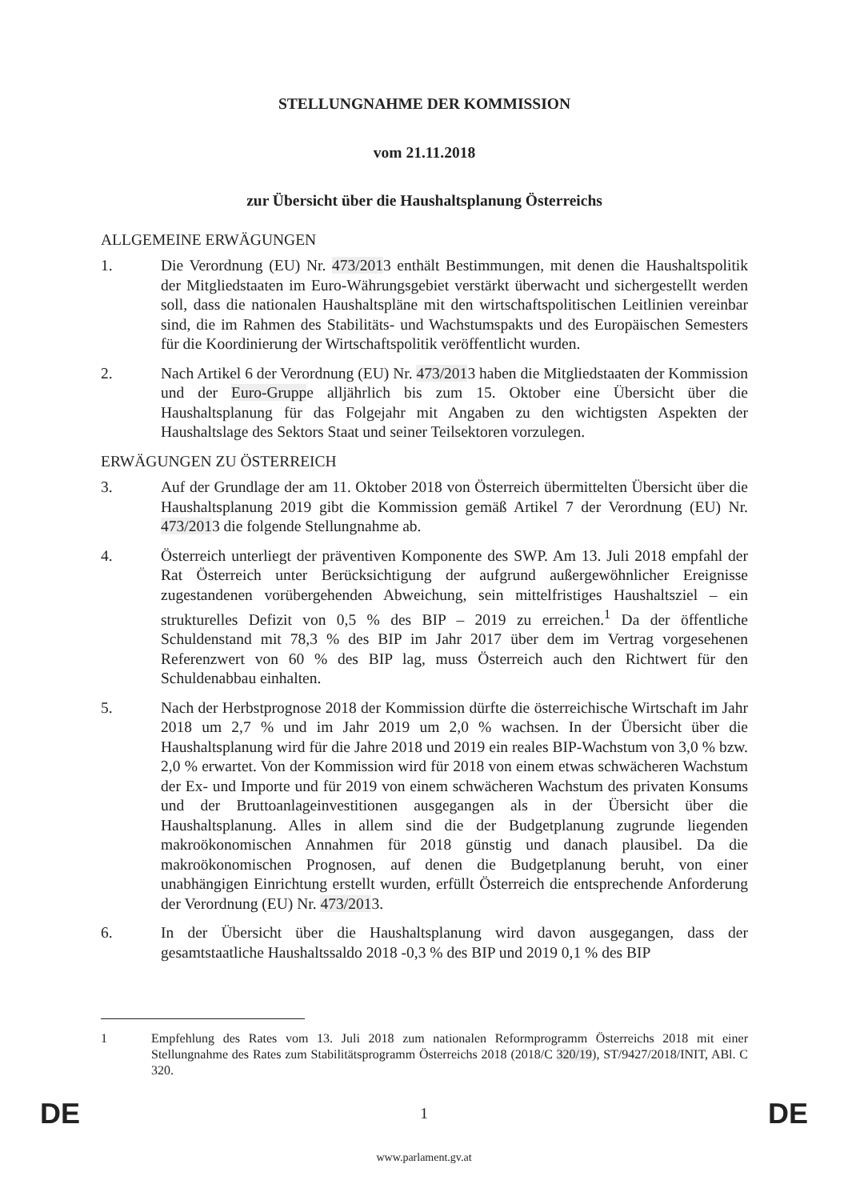STELLUNGNAHME DER KOMMISSION
vom 21.11.2018
zur Übersicht über die Haushaltsplanung Österreichs
ALLGEMEINE ERWÄGUNGEN
1. Die Verordnung (EU) Nr. 473/2013 enthält Bestimmungen, mit denen die Haushaltspolitik der Mitgliedstaaten im Euro-Währungsgebiet verstärkt überwacht und sichergestellt werden soll, dass die nationalen Haushaltspläne mit den wirtschaftspolitischen Leitlinien vereinbar sind, die im Rahmen des Stabilitäts- und Wachstumspakts und des Europäischen Semesters für die Koordinierung der Wirtschaftspolitik veröffentlicht wurden.
2. Nach Artikel 6 der Verordnung (EU) Nr. 473/2013 haben die Mitgliedstaaten der Kommission und der Euro-Gruppe alljährlich bis zum 15. Oktober eine Übersicht über die Haushaltsplanung für das Folgejahr mit Angaben zu den wichtigsten Aspekten der Haushaltslage des Sektors Staat und seiner Teilsektoren vorzulegen.
ERWÄGUNGEN ZU ÖSTERREICH
3. Auf der Grundlage der am 11. Oktober 2018 von Österreich übermittelten Übersicht über die Haushaltsplanung 2019 gibt die Kommission gemäß Artikel 7 der Verordnung (EU) Nr. 473/2013 die folgende Stellungnahme ab.
4. Österreich unterliegt der präventiven Komponente des SWP. Am 13. Juli 2018 empfahl der Rat Österreich unter Berücksichtigung der aufgrund außergewöhnlicher Ereignisse zugestandenen vorübergehenden Abweichung, sein mittelfristiges Haushaltsziel – ein strukturelles Defizit von 0,5 % des BIP – 2019 zu erreichen.<sup>1</sup> Da der öffentliche Schuldenstand mit 78,3 % des BIP im Jahr 2017 über dem im Vertrag vorgesehenen Referenzwert von 60 % des BIP lag, muss Österreich auch den Richtwert für den Schuldenabbau einhalten.
5. Nach der Herbstprognose 2018 der Kommission dürfte die österreichische Wirtschaft im Jahr 2018 um 2,7 % und im Jahr 2019 um 2,0 % wachsen. In der Übersicht über die Haushaltsplanung wird für die Jahre 2018 und 2019 ein reales BIP-Wachstum von 3,0 % bzw. 2,0 % erwartet. Von der Kommission wird für 2018 von einem etwas schwächeren Wachstum der Ex- und Importe und für 2019 von einem schwächeren Wachstum des privaten Konsums und der Bruttoanlageinvestitionen ausgegangen als in der Übersicht über die Haushaltsplanung. Alles in allem sind die der Budgetplanung zugrunde liegenden makroökonomischen Annahmen für 2018 günstig und danach plausibel. Da die makroökonomischen Prognosen, auf denen die Budgetplanung beruht, von einer unabhängigen Einrichtung erstellt wurden, erfüllt Österreich die entsprechende Anforderung der Verordnung (EU) Nr. 473/2013.
6. In der Übersicht über die Haushaltsplanung wird davon ausgegangen, dass der gesamtstaatliche Haushaltssaldo 2018 -0,3 % des BIP und 2019 0,1 % des BIP
1 Empfehlung des Rates vom 13. Juli 2018 zum nationalen Reformprogramm Österreichs 2018 mit einer Stellungnahme des Rates zum Stabilitätsprogramm Österreichs 2018 (2018/C 320/19), ST/9427/2018/INIT, ABl. C 320.
DE 1 DE
www.parlament.gv.at